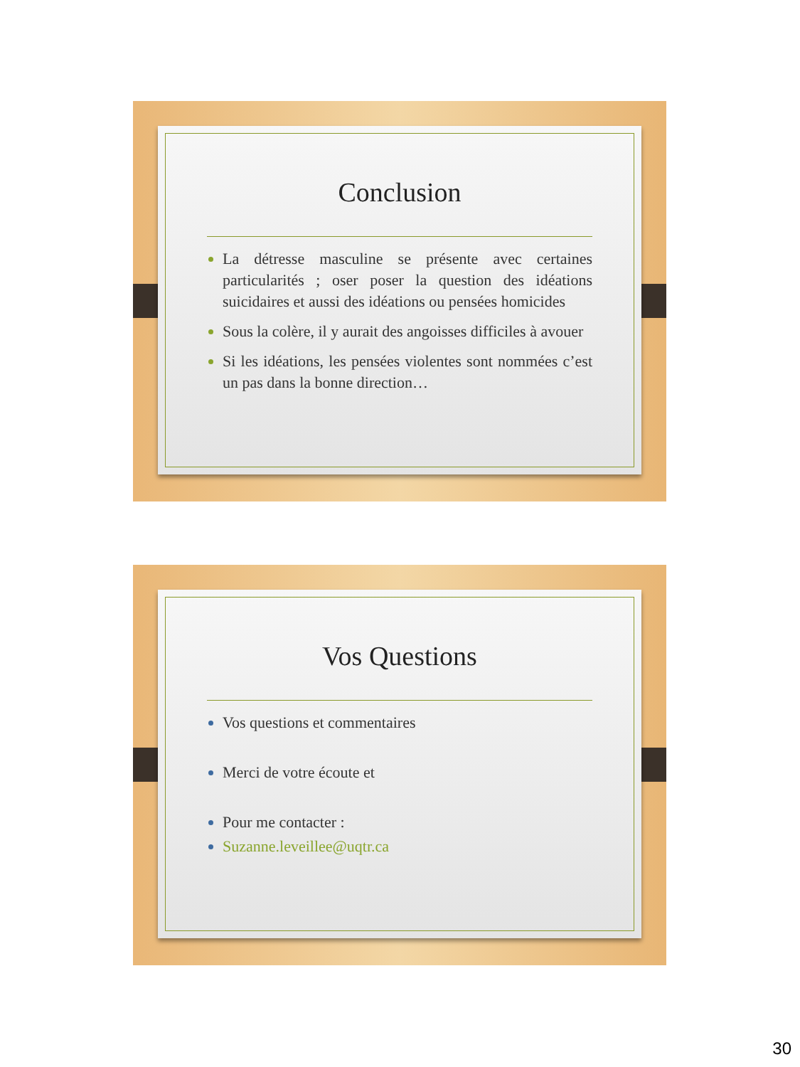Conclusion
La détresse masculine se présente avec certaines particularités ; oser poser la question des idéations suicidaires et aussi des idéations ou pensées homicides
Sous la colère, il y aurait des angoisses difficiles à avouer
Si les idéations, les pensées violentes sont nommées c’est un pas dans la bonne direction…
Vos Questions
Vos questions et commentaires
Merci de votre écoute et
Pour me contacter :
Suzanne.leveillee@uqtr.ca
30